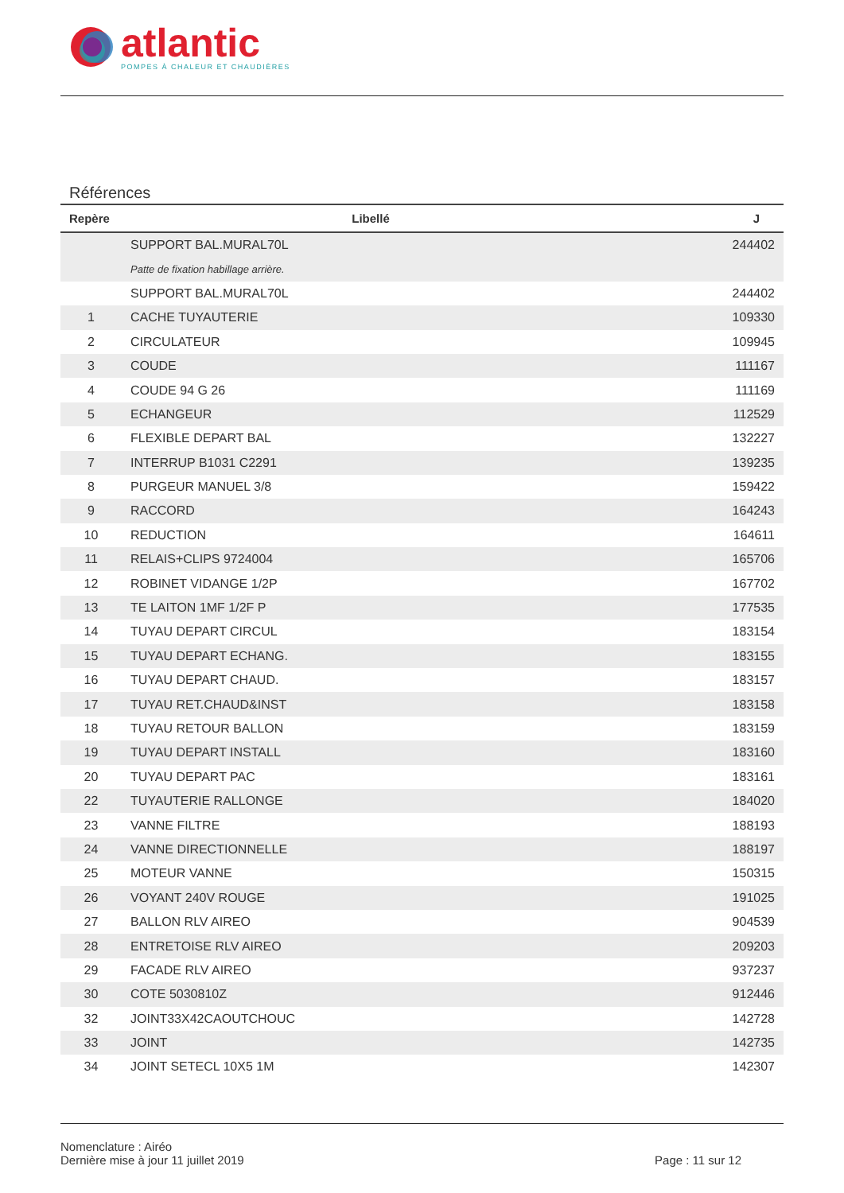atlantic
POMPES À CHALEUR ET CHAUDIÈRES
Références
| Repère | Libellé | J |
| --- | --- | --- |
| | SUPPORT BAL.MURAL70L | 244402 |
| | Patte de fixation habillage arrière. | |
| | SUPPORT BAL.MURAL70L | 244402 |
| 1 | CACHE TUYAUTERIE | 109330 |
| 2 | CIRCULATEUR | 109945 |
| 3 | COUDE | 111167 |
| 4 | COUDE 94 G 26 | 111169 |
| 5 | ECHANGEUR | 112529 |
| 6 | FLEXIBLE DEPART BAL | 132227 |
| 7 | INTERRUP B1031 C2291 | 139235 |
| 8 | PURGEUR MANUEL 3/8 | 159422 |
| 9 | RACCORD | 164243 |
| 10 | REDUCTION | 164611 |
| 11 | RELAIS+CLIPS 9724004 | 165706 |
| 12 | ROBINET VIDANGE 1/2P | 167702 |
| 13 | TE LAITON 1MF 1/2F P | 177535 |
| 14 | TUYAU DEPART CIRCUL | 183154 |
| 15 | TUYAU DEPART ECHANG. | 183155 |
| 16 | TUYAU DEPART CHAUD. | 183157 |
| 17 | TUYAU RET.CHAUD&INST | 183158 |
| 18 | TUYAU RETOUR BALLON | 183159 |
| 19 | TUYAU DEPART INSTALL | 183160 |
| 20 | TUYAU DEPART PAC | 183161 |
| 22 | TUYAUTERIE RALLONGE | 184020 |
| 23 | VANNE FILTRE | 188193 |
| 24 | VANNE DIRECTIONNELLE | 188197 |
| 25 | MOTEUR VANNE | 150315 |
| 26 | VOYANT 240V ROUGE | 191025 |
| 27 | BALLON RLV AIREO | 904539 |
| 28 | ENTRETOISE RLV AIREO | 209203 |
| 29 | FACADE RLV AIREO | 937237 |
| 30 | COTE 5030810Z | 912446 |
| 32 | JOINT33X42CAOUTCHOUC | 142728 |
| 33 | JOINT | 142735 |
| 34 | JOINT SETECL 10X5 1M | 142307 |
Nomenclature : Airéo
Dernière mise à jour 11 juillet 2019
Page : 11 sur 12